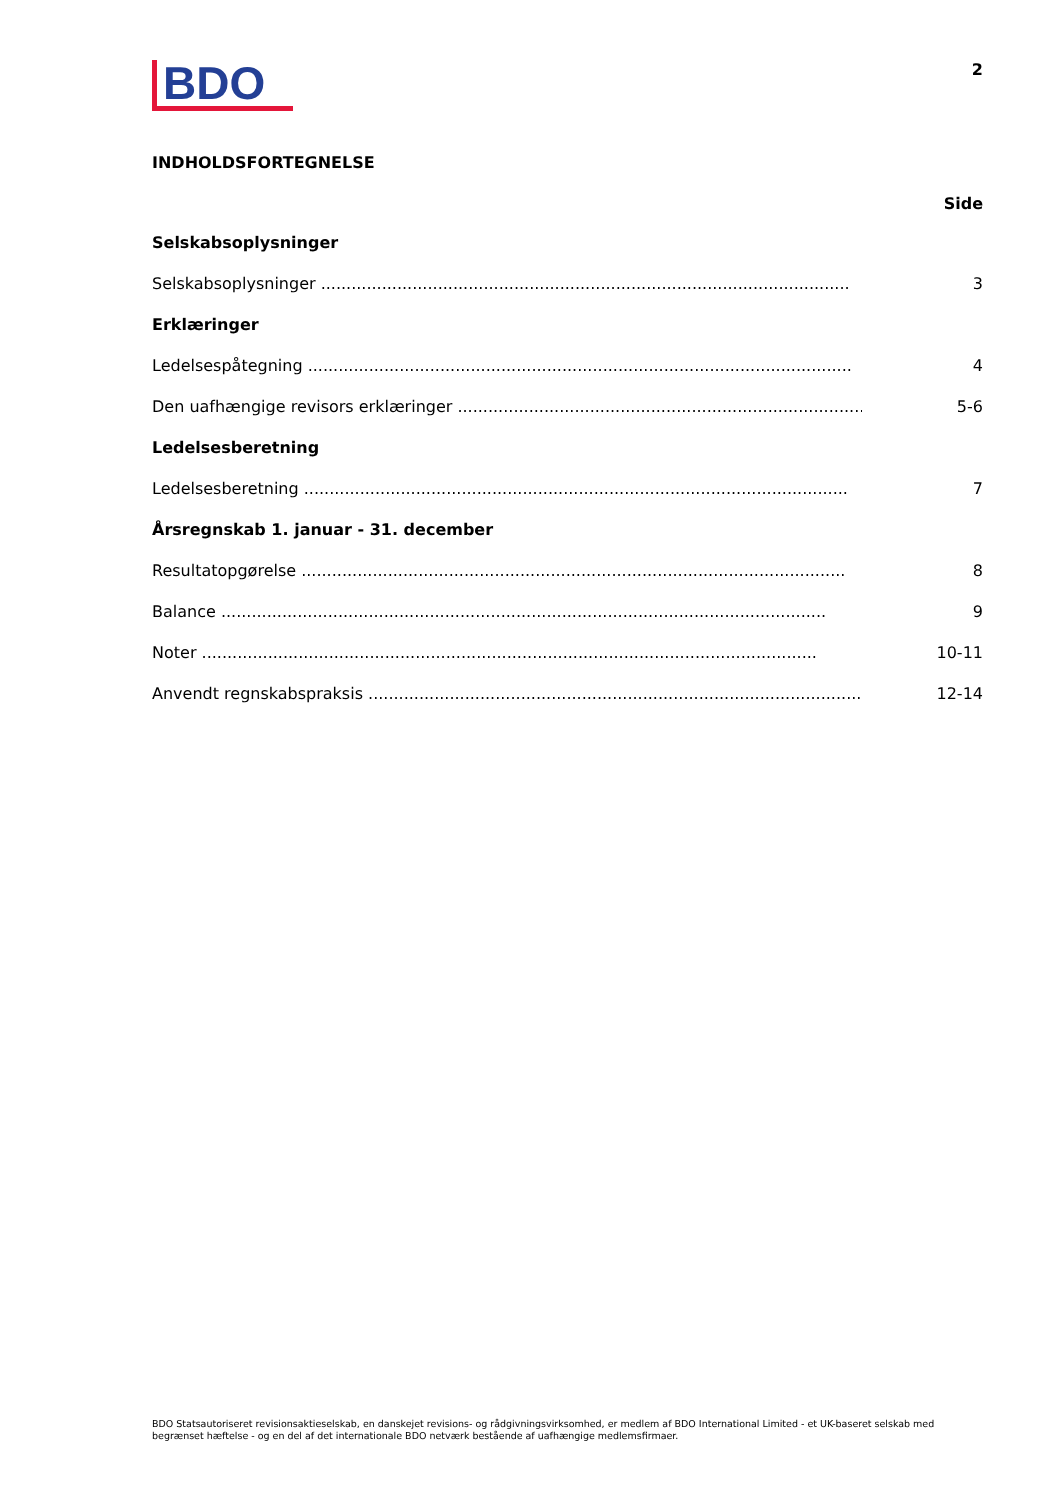BDO
2
INDHOLDSFORTEGNELSE
Side
Selskabsoplysninger
Selskabsoplysninger ........................................................................................................ 3
Erklæringer
Ledelsespåtegning ........................................................................................................... 4
Den uafhængige revisors erklæringer ......................................................................................... 5-6
Ledelsesberetning
Ledelsesberetning ........................................................................................................... 7
Årsregnskab 1. januar - 31. december
Resultatopgørelse ........................................................................................................... 8
Balance ....................................................................................................................... 9
Noter ......................................................................................................................... 10-11
Anvendt regnskabspraksis .................................................................................................... 12-14
BDO Statsautoriseret revisionsaktieselskab, en danskejet revisions- og rådgivningsvirksomhed, er medlem af BDO International Limited - et UK-baseret selskab med begrænset hæftelse - og en del af det internationale BDO netværk bestående af uafhængige medlemsfirmaer.